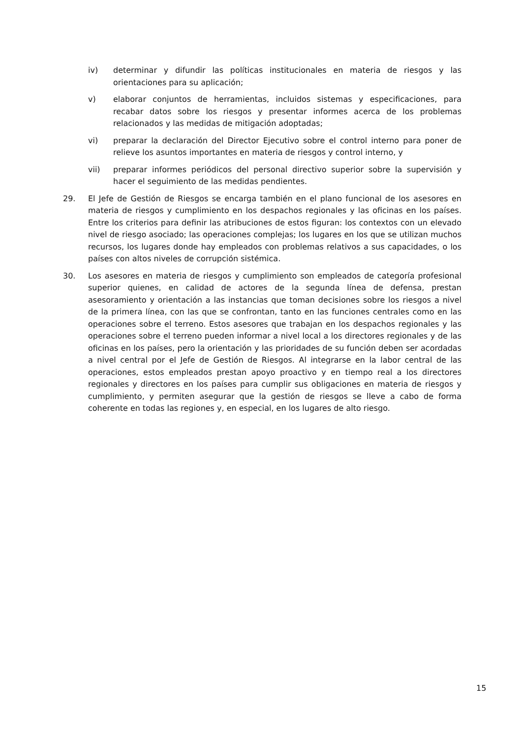iv) determinar y difundir las políticas institucionales en materia de riesgos y las orientaciones para su aplicación;
v) elaborar conjuntos de herramientas, incluidos sistemas y especificaciones, para recabar datos sobre los riesgos y presentar informes acerca de los problemas relacionados y las medidas de mitigación adoptadas;
vi) preparar la declaración del Director Ejecutivo sobre el control interno para poner de relieve los asuntos importantes en materia de riesgos y control interno, y
vii) preparar informes periódicos del personal directivo superior sobre la supervisión y hacer el seguimiento de las medidas pendientes.
29. El Jefe de Gestión de Riesgos se encarga también en el plano funcional de los asesores en materia de riesgos y cumplimiento en los despachos regionales y las oficinas en los países. Entre los criterios para definir las atribuciones de estos figuran: los contextos con un elevado nivel de riesgo asociado; las operaciones complejas; los lugares en los que se utilizan muchos recursos, los lugares donde hay empleados con problemas relativos a sus capacidades, o los países con altos niveles de corrupción sistémica.
30. Los asesores en materia de riesgos y cumplimiento son empleados de categoría profesional superior quienes, en calidad de actores de la segunda línea de defensa, prestan asesoramiento y orientación a las instancias que toman decisiones sobre los riesgos a nivel de la primera línea, con las que se confrontan, tanto en las funciones centrales como en las operaciones sobre el terreno. Estos asesores que trabajan en los despachos regionales y las operaciones sobre el terreno pueden informar a nivel local a los directores regionales y de las oficinas en los países, pero la orientación y las prioridades de su función deben ser acordadas a nivel central por el Jefe de Gestión de Riesgos. Al integrarse en la labor central de las operaciones, estos empleados prestan apoyo proactivo y en tiempo real a los directores regionales y directores en los países para cumplir sus obligaciones en materia de riesgos y cumplimiento, y permiten asegurar que la gestión de riesgos se lleve a cabo de forma coherente en todas las regiones y, en especial, en los lugares de alto riesgo.
15